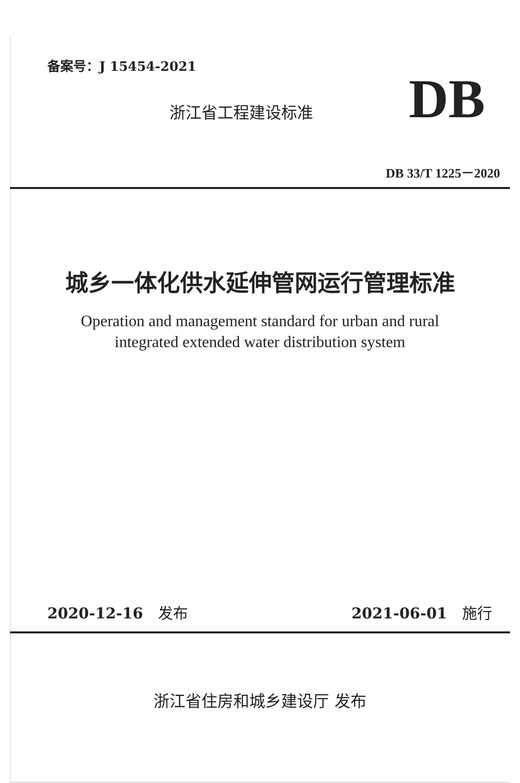备案号：J 15454-2021
浙江省工程建设标准 DB
DB 33/T 1225－2020
城乡一体化供水延伸管网运行管理标准
Operation and management standard for urban and rural
integrated extended water distribution system
2020-12-16 发布 2021-06-01 施行
浙江省住房和城乡建设厅 发布